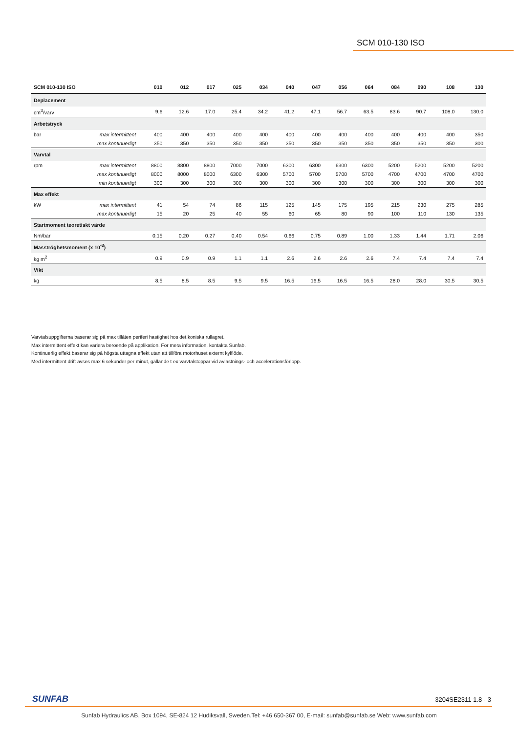SCM 010-130 ISO
| SCM 010-130 ISO | | 010 | 012 | 017 | 025 | 034 | 040 | 047 | 056 | 064 | 084 | 090 | 108 | 130 |
| --- | --- | --- | --- | --- | --- | --- | --- | --- | --- | --- | --- | --- | --- | --- |
| Deplacement | | | | | | | | | | | | | | |
| cm<sup>3</sup>/varv | | 9.6 | 12.6 | 17.0 | 25.4 | 34.2 | 41.2 | 47.1 | 56.7 | 63.5 | 83.6 | 90.7 | 108.0 | 130.0 |
| Arbetstryck | | | | | | | | | | | | | | |
| bar | max intermittent | 400 | 400 | 400 | 400 | 400 | 400 | 400 | 400 | 400 | 400 | 400 | 400 | 350 |
| | max kontinuerligt | 350 | 350 | 350 | 350 | 350 | 350 | 350 | 350 | 350 | 350 | 350 | 350 | 300 |
| Varvtal | | | | | | | | | | | | | | |
| rpm | max intermittent | 8800 | 8800 | 8800 | 7000 | 7000 | 6300 | 6300 | 6300 | 6300 | 5200 | 5200 | 5200 | 5200 |
| | max kontinuerligt | 8000 | 8000 | 8000 | 6300 | 6300 | 5700 | 5700 | 5700 | 5700 | 4700 | 4700 | 4700 | 4700 |
| | min kontinuerligt | 300 | 300 | 300 | 300 | 300 | 300 | 300 | 300 | 300 | 300 | 300 | 300 | 300 |
| Max effekt | | | | | | | | | | | | | | |
| kW | max intermittent | 41 | 54 | 74 | 86 | 115 | 125 | 145 | 175 | 195 | 215 | 230 | 275 | 285 |
| | max kontinuerligt | 15 | 20 | 25 | 40 | 55 | 60 | 65 | 80 | 90 | 100 | 110 | 130 | 135 |
| Startmoment teoretiskt värde | | | | | | | | | | | | | | |
| Nm/bar | | 0.15 | 0.20 | 0.27 | 0.40 | 0.54 | 0.66 | 0.75 | 0.89 | 1.00 | 1.33 | 1.44 | 1.71 | 2.06 |
| Masströghetsmoment (x 10<sup>-3</sup>) | | | | | | | | | | | | | | |
| kg m<sup>2</sup> | | 0.9 | 0.9 | 0.9 | 1.1 | 1.1 | 2.6 | 2.6 | 2.6 | 2.6 | 7.4 | 7.4 | 7.4 | 7.4 |
| Vikt | | | | | | | | | | | | | | |
| kg | | 8.5 | 8.5 | 8.5 | 9.5 | 9.5 | 16.5 | 16.5 | 16.5 | 16.5 | 28.0 | 28.0 | 30.5 | 30.5 |
Varvtalsuppgifterna baserar sig på max tillåten periferi hastighet hos det koniska rullagret.
Max intermittent effekt kan variera beroende på applikation. För mera information, kontakta Sunfab.
Kontinuerlig effekt baserar sig på högsta uttagna effekt utan att tillföra motorhuset externt kylflöde.
Med intermittent drift avses max 6 sekunder per minut, gällande t ex varvtalstoppar vid avlastnings- och accelerationsförlopp.
SUNFAB 3204SE2311 1.8 - 3
Sunfab Hydraulics AB, Box 1094, SE-824 12 Hudiksvall, Sweden.Tel: +46 650-367 00, E-mail: sunfab@sunfab.se Web: www.sunfab.com